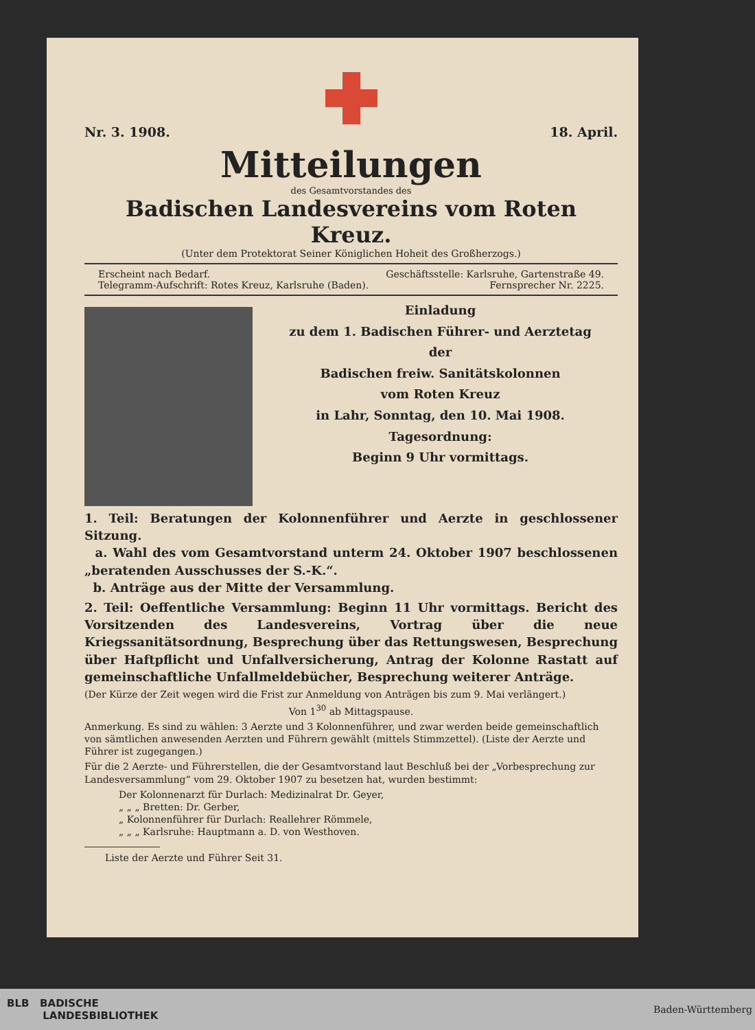Nr. 3. 1908. 18. April.
Mitteilungen
des Gesamtvorstandes des
Badischen Landesvereins vom Roten Kreuz.
(Unter dem Protektorat Seiner Königlichen Hoheit des Großherzogs.)
Erscheint nach Bedarf. Geschäftsstelle: Karlsruhe, Gartenstraße 49.
Telegramm-Aufschrift: Rotes Kreuz, Karlsruhe (Baden). Fernsprecher Nr. 2225.
Einladung
zu dem 1. Badischen Führer- und Aerztetag
der
Badischen freiw. Sanitätskolonnen
vom Roten Kreuz
in Lahr, Sonntag, den 10. Mai 1908.
Tagesordnung:
Beginn 9 Uhr vormittags.
1. Teil: Beratungen der Kolonnenführer und Aerzte in geschlossener Sitzung.
a. Wahl des vom Gesamtvorstand unterm 24. Oktober 1907 beschlossenen „beratenden Ausschusses der S.-K.“.
b. Anträge aus der Mitte der Versammlung.
2. Teil: Oeffentliche Versammlung: Beginn 11 Uhr vormittags. Bericht des Vorsitzenden des Landesvereins, Vortrag über die neue Kriegssanitätsordnung, Besprechung über das Rettungswesen, Besprechung über Haftpflicht und Unfallversicherung, Antrag der Kolonne Rastatt auf gemeinschaftliche Unfallmeldebücher, Besprechung weiterer Anträge.
(Der Kürze der Zeit wegen wird die Frist zur Anmeldung von Anträgen bis zum 9. Mai verlängert.)
Von 1<sup>30</sup> ab Mittagspause.
Anmerkung. Es sind zu wählen: 3 Aerzte und 3 Kolonnenführer, und zwar werden beide gemeinschaftlich von sämtlichen anwesenden Aerzten und Führern gewählt (mittels Stimmzettel). (Liste der Aerzte und Führer ist zugegangen.)
Für die 2 Aerzte- und Führerstellen, die der Gesamtvorstand laut Beschluß bei der „Vorbesprechung zur Landesversammlung“ vom 29. Oktober 1907 zu besetzen hat, wurden bestimmt:
Der Kolonnenarzt für Durlach: Medizinalrat Dr. Geyer,
„ „ „ Bretten: Dr. Gerber,
„ Kolonnenführer für Durlach: Reallehrer Römmele,
„ „ „ Karlsruhe: Hauptmann a. D. von Westhoven.
Liste der Aerzte und Führer Seit 31.
BLB BADISCHE
LANDESBIBLIOTHEK
Baden-Württemberg